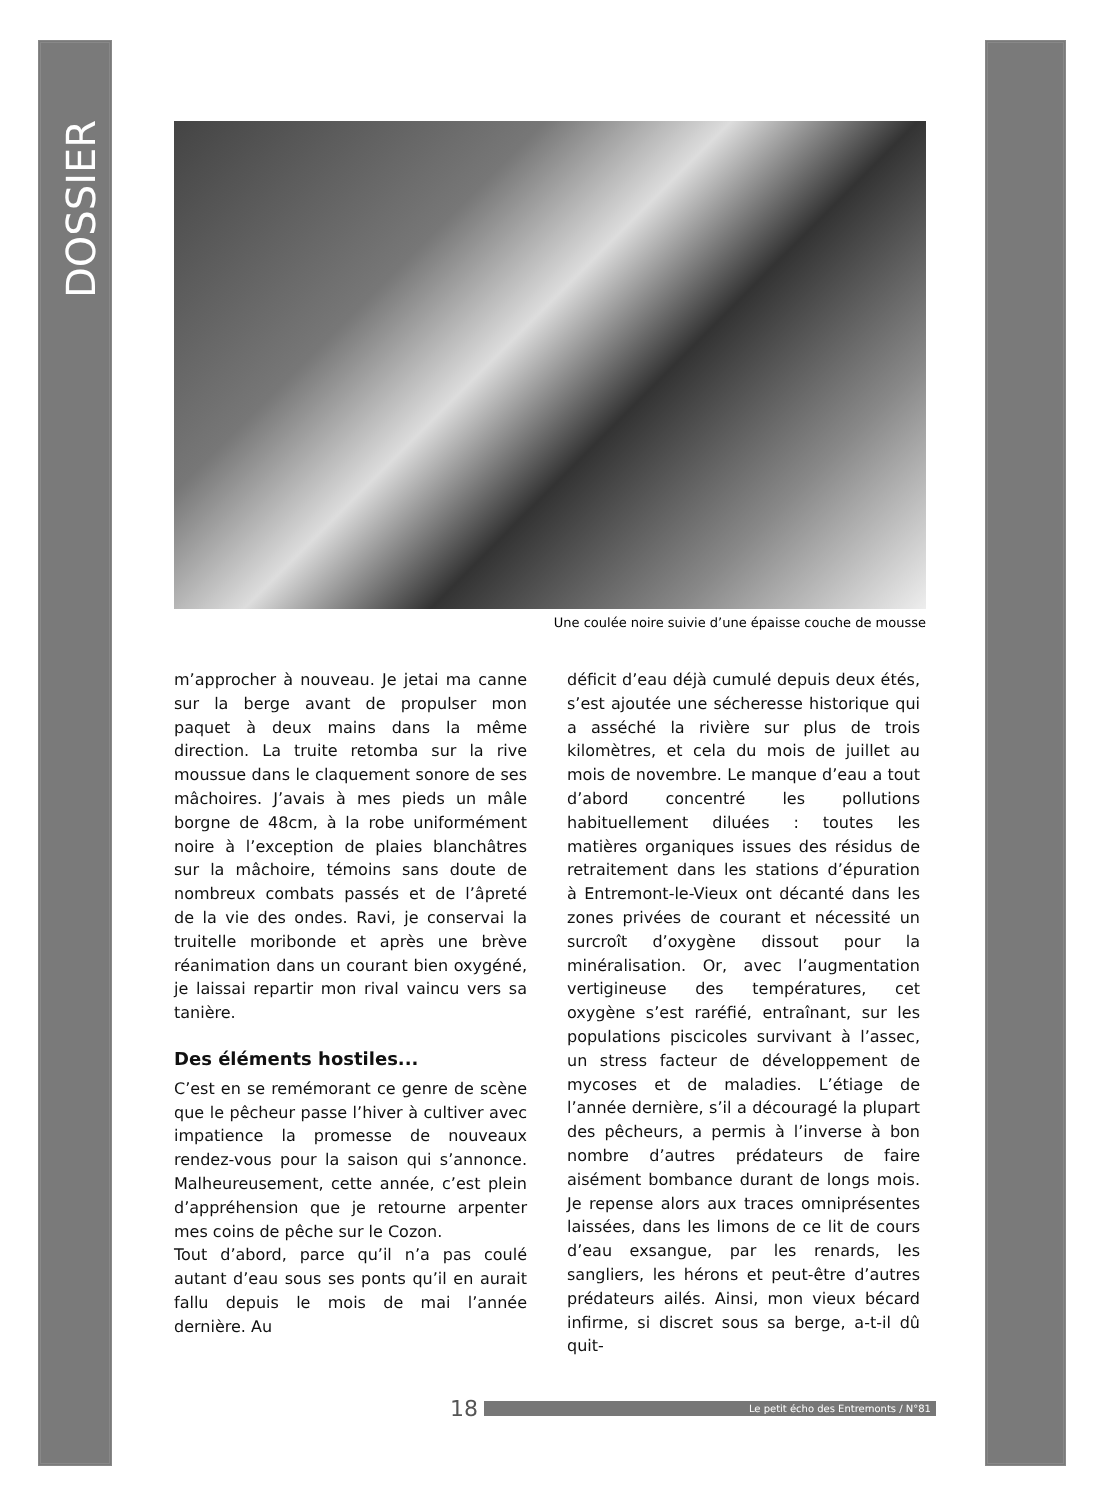DOSSIER
Une coulée noire suivie d’une épaisse couche de mousse
m’approcher à nouveau. Je jetai ma canne sur la berge avant de propulser mon paquet à deux mains dans la même direction. La truite retomba sur la rive moussue dans le claquement sonore de ses mâchoires. J’avais à mes pieds un mâle borgne de 48cm, à la robe uniformément noire à l’exception de plaies blanchâtres sur la mâchoire, témoins sans doute de nombreux combats passés et de l’âpreté de la vie des ondes. Ravi, je conservai la truitelle moribonde et après une brève réanimation dans un courant bien oxygéné, je laissai repartir mon rival vaincu vers sa tanière.
Des éléments hostiles...
C’est en se remémorant ce genre de scène que le pêcheur passe l’hiver à cultiver avec impatience la promesse de nouveaux rendez-vous pour la saison qui s’annonce. Malheureusement, cette année, c’est plein d’appréhension que je retourne arpenter mes coins de pêche sur le Cozon.
Tout d’abord, parce qu’il n’a pas coulé autant d’eau sous ses ponts qu’il en aurait fallu depuis le mois de mai l’année dernière. Au
déficit d’eau déjà cumulé depuis deux étés, s’est ajoutée une sécheresse historique qui a asséché la rivière sur plus de trois kilomètres, et cela du mois de juillet au mois de novembre. Le manque d’eau a tout d’abord concentré les pollutions habituellement diluées : toutes les matières organiques issues des résidus de retraitement dans les stations d’épuration à Entremont-le-Vieux ont décanté dans les zones privées de courant et nécessité un surcroît d’oxygène dissout pour la minéralisation. Or, avec l’augmentation vertigineuse des températures, cet oxygène s’est raréfié, entraînant, sur les populations piscicoles survivant à l’assec, un stress facteur de développement de mycoses et de maladies. L’étiage de l’année dernière, s’il a découragé la plupart des pêcheurs, a permis à l’inverse à bon nombre d’autres prédateurs de faire aisément bombance durant de longs mois. Je repense alors aux traces omniprésentes laissées, dans les limons de ce lit de cours d’eau exsangue, par les renards, les sangliers, les hérons et peut-être d’autres prédateurs ailés. Ainsi, mon vieux bécard infirme, si discret sous sa berge, a-t-il dû quit-
18
Le petit écho des Entremonts / N°81